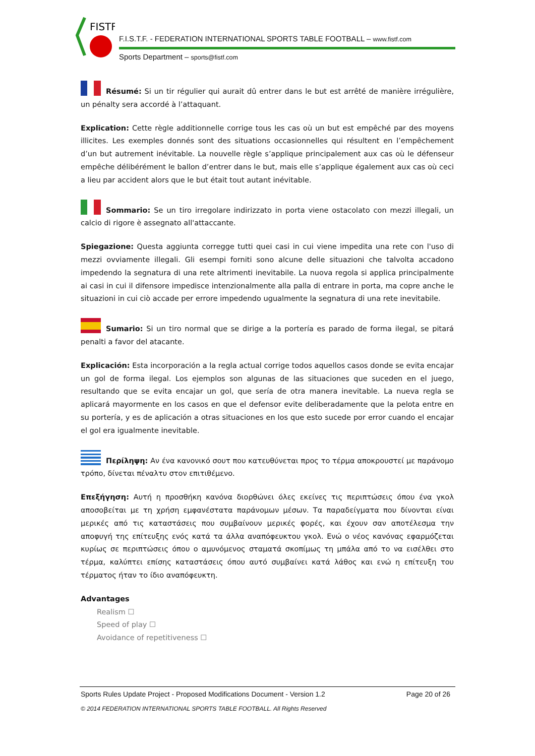FISTF
F.I.S.T.F. - FEDERATION INTERNATIONAL SPORTS TABLE FOOTBALL – www.fistf.com
Sports Department – sports@fistf.com
Résumé: Si un tir régulier qui aurait dû entrer dans le but est arrêté de manière irrégulière, un pénalty sera accordé à l’attaquant.
Explication: Cette règle additionnelle corrige tous les cas où un but est empêché par des moyens illicites. Les exemples donnés sont des situations occasionnelles qui résultent en l’empêchement d’un but autrement inévitable. La nouvelle règle s’applique principalement aux cas où le défenseur empêche délibérément le ballon d’entrer dans le but, mais elle s’applique également aux cas où ceci a lieu par accident alors que le but était tout autant inévitable.
Sommario: Se un tiro irregolare indirizzato in porta viene ostacolato con mezzi illegali, un calcio di rigore è assegnato all'attaccante.
Spiegazione: Questa aggiunta corregge tutti quei casi in cui viene impedita una rete con l'uso di mezzi ovviamente illegali. Gli esempi forniti sono alcune delle situazioni che talvolta accadono impedendo la segnatura di una rete altrimenti inevitabile. La nuova regola si applica principalmente ai casi in cui il difensore impedisce intenzionalmente alla palla di entrare in porta, ma copre anche le situazioni in cui ciò accade per errore impedendo ugualmente la segnatura di una rete inevitabile.
Sumario: Si un tiro normal que se dirige a la portería es parado de forma ilegal, se pitará penalti a favor del atacante.
Explicación: Esta incorporación a la regla actual corrige todos aquellos casos donde se evita encajar un gol de forma ilegal. Los ejemplos son algunas de las situaciones que suceden en el juego, resultando que se evita encajar un gol, que sería de otra manera inevitable. La nueva regla se aplicará mayormente en los casos en que el defensor evite deliberadamente que la pelota entre en su portería, y es de aplicación a otras situaciones en los que esto sucede por error cuando el encajar el gol era igualmente inevitable.
Περίληψη: Αν ένα κανονικό σουτ που κατευθύνεται προς το τέρμα αποκρουστεί με παράνομο τρόπο, δίνεται πέναλτυ στον επιτιθέμενο.
Επεξήγηση: Αυτή η προσθήκη κανόνα διορθώνει όλες εκείνες τις περιπτώσεις όπου ένα γκολ αποσοβείται με τη χρήση εμφανέστατα παράνομων μέσων. Τα παραδείγματα που δίνονται είναι μερικές από τις καταστάσεις που συμβαίνουν μερικές φορές, και έχουν σαν αποτέλεσμα την αποφυγή της επίτευξης ενός κατά τα άλλα αναπόφευκτου γκολ. Ενώ ο νέος κανόνας εφαρμόζεται κυρίως σε περιπτώσεις όπου ο αμυνόμενος σταματά σκοπίμως τη μπάλα από το να εισέλθει στο τέρμα, καλύπτει επίσης καταστάσεις όπου αυτό συμβαίνει κατά λάθος και ενώ η επίτευξη του τέρματος ήταν το ίδιο αναπόφευκτη.
Advantages
Realism ☐
Speed of play ☐
Avoidance of repetitiveness ☐
Sports Rules Update Project - Proposed Modifications Document - Version 1.2 Page 20 of 26
© 2014 FEDERATION INTERNATIONAL SPORTS TABLE FOOTBALL. All Rights Reserved